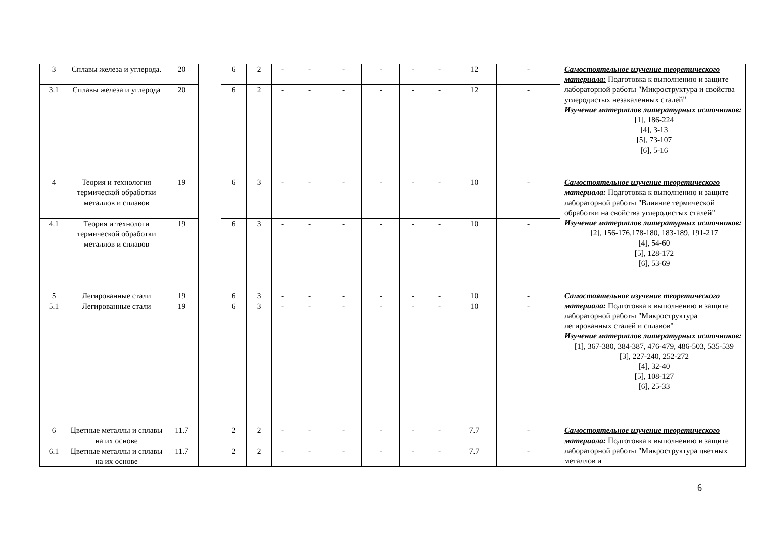| 3 | Сплавы железа и углерода. | 20 | | 6 | 2 | - | - | - | - | - | - | 12 | - | Самостоятельное изучение теоретического материала: Подготовка к выполнению и защите лабораторной работы "Микроструктура и свойства углеродистых незакаленных сталей" Изучение материалов литературных источников: [1], 186-224 [4], 3-13 [5], 73-107 [6], 5-16 |
| 3.1 | Сплавы железа и углерода | 20 | | 6 | 2 | - | - | - | - | - | - | 12 | - | |
| 4 | Теория и технология термической обработки металлов и сплавов | 19 | | 6 | 3 | - | - | - | - | - | - | 10 | - | Самостоятельное изучение теоретического материала: Подготовка к выполнению и защите лабораторной работы "Влияние термической обработки на свойства углеродистых сталей" Изучение материалов литературных источников: [2], 156-176,178-180, 183-189, 191-217 [4], 54-60 [5], 128-172 [6], 53-69 |
| 4.1 | Теория и технологи термической обработки металлов и сплавов | 19 | | 6 | 3 | - | - | - | - | - | - | 10 | - | |
| 5 | Легированные стали | 19 | | 6 | 3 | - | - | - | - | - | - | 10 | - | Самостоятельное изучение теоретического материала: Подготовка к выполнению и защите лабораторной работы "Микроструктура легированных сталей и сплавов" Изучение материалов литературных источников: [1], 367-380, 384-387, 476-479, 486-503, 535-539 [3], 227-240, 252-272 [4], 32-40 [5], 108-127 [6], 25-33 |
| 5.1 | Легированные стали | 19 | | 6 | 3 | - | - | - | - | - | - | 10 | - | |
| 6 | Цветные металлы и сплавы на их основе | 11.7 | | 2 | 2 | - | - | - | - | - | - | 7.7 | - | Самостоятельное изучение теоретического материала: Подготовка к выполнению и защите лабораторной работы "Микроструктура цветных металлов и |
| 6.1 | Цветные металлы и сплавы на их основе | 11.7 | | 2 | 2 | - | - | - | - | - | - | 7.7 | - | |
6